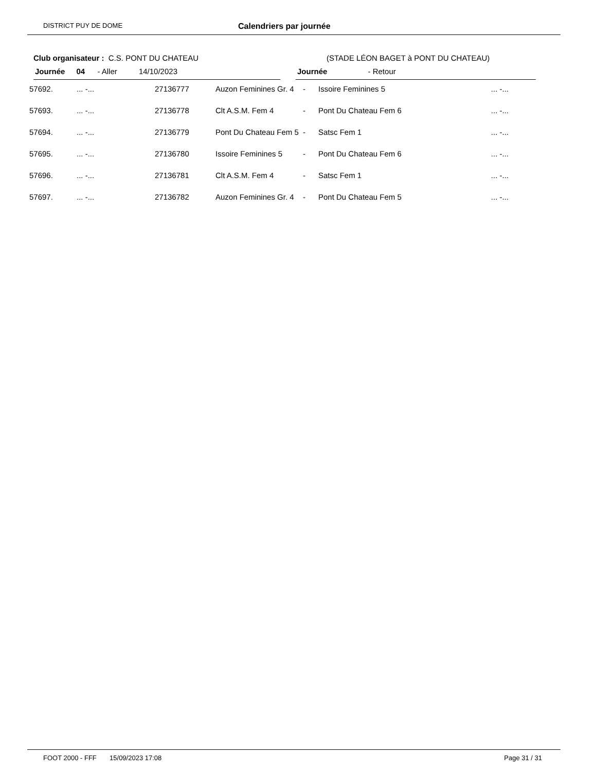DISTRICT PUY DE DOME Calendriers par journée
Club organisateur : C.S. PONT DU CHATEAU (STADE LÉON BAGET à PONT DU CHATEAU)
Journée 04 - Aller 14/10/2023 Journée - Retour
| 57692. | ... -... | 27136777 | Auzon Feminines Gr. 4 | - | Issoire Feminines 5 | ... -... |
| 57693. | ... -... | 27136778 | Clt A.S.M. Fem 4 | - | Pont Du Chateau Fem 6 | ... -... |
| 57694. | ... -... | 27136779 | Pont Du Chateau Fem 5 | - | Satsc Fem 1 | ... -... |
| 57695. | ... -... | 27136780 | Issoire Feminines 5 | - | Pont Du Chateau Fem 6 | ... -... |
| 57696. | ... -... | 27136781 | Clt A.S.M. Fem 4 | - | Satsc Fem 1 | ... -... |
| 57697. | ... -... | 27136782 | Auzon Feminines Gr. 4 | - | Pont Du Chateau Fem 5 | ... -... |
FOOT 2000 - FFF 15/09/2023 17:08 Page 31 / 31